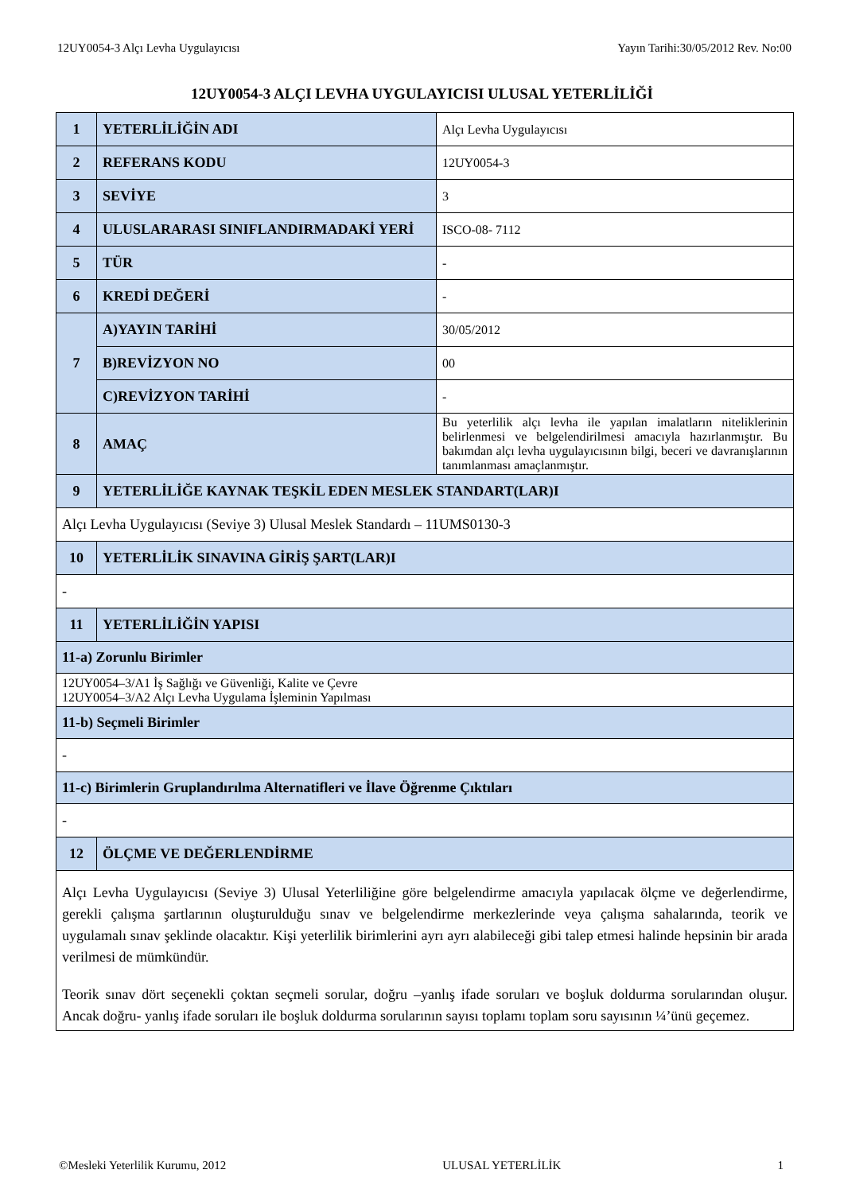12UY0054-3 Alçı Levha Uygulayıcısı Yayın Tarihi:30/05/2012 Rev. No:00
12UY0054-3 ALÇI LEVHA UYGULAYICISI ULUSAL YETERLİLİĞİ
| 1 | YETERLİLİĞİN ADI | Alçı Levha Uygulayıcısı |
| 2 | REFERANS KODU | 12UY0054-3 |
| 3 | SEVİYE | 3 |
| 4 | ULUSLARARASI SINIFLANDIRMADAKİ YERİ | ISCO-08- 7112 |
| 5 | TÜR | - |
| 6 | KREDİ DEĞERİ | - |
| 7 | A)YAYIN TARİHİ | 30/05/2012 |
| | B)REVİZYON NO | 00 |
| | C)REVİZYON TARİHİ | - |
| 8 | AMAÇ | Bu yeterlilik alçı levha ile yapılan imalatların niteliklerinin belirlenmesi ve belgelendirilmesi amacıyla hazırlanmıştır. Bu bakımdan alçı levha uygulayıcısının bilgi, beceri ve davranışlarının tanımlanması amaçlanmıştır. |
| 9 | YETERLİLİĞE KAYNAK TEŞKİL EDEN MESLEK STANDART(LAR)I | |
| Alçı Levha Uygulayıcısı (Seviye 3) Ulusal Meslek Standardı – 11UMS0130-3 | | |
| 10 | YETERLİLİK SINAVINA GİRİŞ ŞART(LAR)I | |
| - | | |
| 11 | YETERLİLİĞİN YAPISI | |
| 11-a) Zorunlu Birimler | | |
| 12UY0054–3/A1 İş Sağlığı ve Güvenliği, Kalite ve Çevre 12UY0054–3/A2 Alçı Levha Uygulama İşleminin Yapılması | | |
| 11-b) Seçmeli Birimler | | |
| - | | |
| 11-c) Birimlerin Gruplandırılma Alternatifleri ve İlave Öğrenme Çıktıları | | |
| - | | |
| 12 | ÖLÇME VE DEĞERLENDİRME | |
| Alçı Levha Uygulayıcısı (Seviye 3) Ulusal Yeterliliğine göre belgelendirme amacıyla yapılacak ölçme ve değerlendirme, gerekli çalışma şartlarının oluşturulduğu sınav ve belgelendirme merkezlerinde veya çalışma sahalarında, teorik ve uygulamalı sınav şeklinde olacaktır. Kişi yeterlilik birimlerini ayrı ayrı alabileceği gibi talep etmesi halinde hepsinin bir arada verilmesi de mümkündür. Teorik sınav dört seçenekli çoktan seçmeli sorular, doğru –yanlış ifade soruları ve boşluk doldurma sorularından oluşur. Ancak doğru- yanlış ifade soruları ile boşluk doldurma sorularının sayısı toplamı toplam soru sayısının ¼’ünü geçemez. | | |
©Mesleki Yeterlilik Kurumu, 2012 ULUSAL YETERLİLİK 1